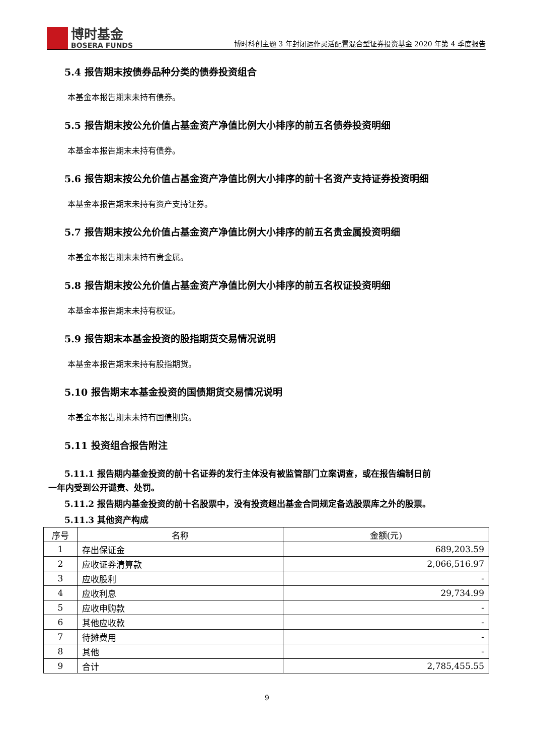博时基金
BOSERA FUNDS
博时科创主题 3 年封闭运作灵活配置混合型证券投资基金 2020 年第 4 季度报告
5.4 报告期末按债券品种分类的债券投资组合
本基金本报告期末未持有债券。
5.5 报告期末按公允价值占基金资产净值比例大小排序的前五名债券投资明细
本基金本报告期末未持有债券。
5.6 报告期末按公允价值占基金资产净值比例大小排序的前十名资产支持证券投资明细
本基金本报告期末未持有资产支持证券。
5.7 报告期末按公允价值占基金资产净值比例大小排序的前五名贵金属投资明细
本基金本报告期末未持有贵金属。
5.8 报告期末按公允价值占基金资产净值比例大小排序的前五名权证投资明细
本基金本报告期末未持有权证。
5.9 报告期末本基金投资的股指期货交易情况说明
本基金本报告期末未持有股指期货。
5.10 报告期末本基金投资的国债期货交易情况说明
本基金本报告期末未持有国债期货。
5.11 投资组合报告附注
5.11.1 报告期内基金投资的前十名证券的发行主体没有被监管部门立案调查，或在报告编制日前
一年内受到公开谴责、处罚。
5.11.2 报告期内基金投资的前十名股票中，没有投资超出基金合同规定备选股票库之外的股票。
5.11.3 其他资产构成
| 序号 | 名称 | 金额(元) |
| 1 | 存出保证金 | 689,203.59 |
| 2 | 应收证券清算款 | 2,066,516.97 |
| 3 | 应收股利 | - |
| 4 | 应收利息 | 29,734.99 |
| 5 | 应收申购款 | - |
| 6 | 其他应收款 | - |
| 7 | 待摊费用 | - |
| 8 | 其他 | - |
| 9 | 合计 | 2,785,455.55 |
9